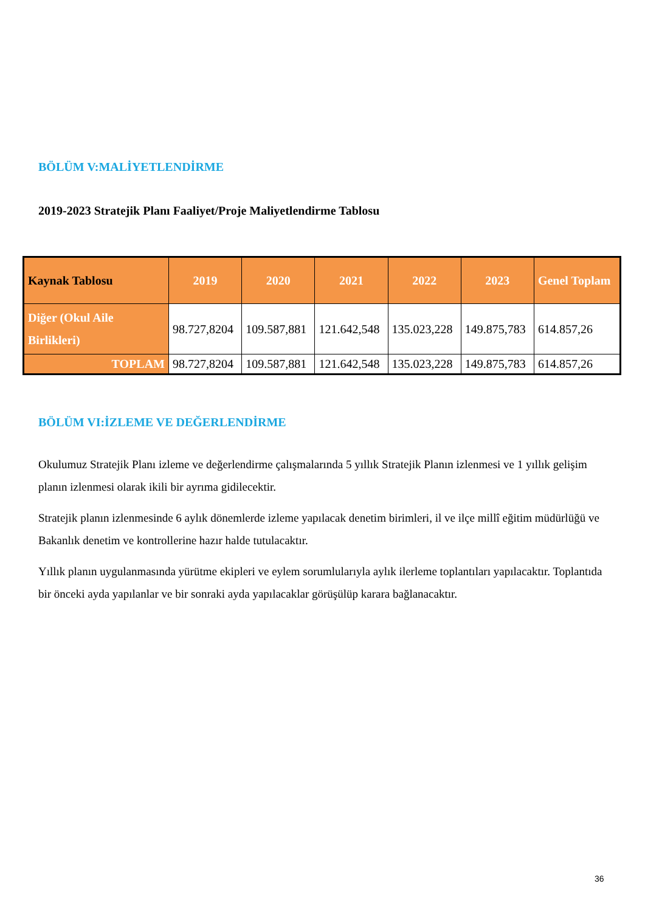BÖLÜM V:MALİYETLENDİRME
2019-2023 Stratejik Planı Faaliyet/Proje Maliyetlendirme Tablosu
| Kaynak Tablosu | 2019 | 2020 | 2021 | 2022 | 2023 | Genel Toplam |
| --- | --- | --- | --- | --- | --- | --- |
| Diğer (Okul Aile Birlikleri) | 98.727,8204 | 109.587,881 | 121.642,548 | 135.023,228 | 149.875,783 | 614.857,26 |
| TOPLAM | 98.727,8204 | 109.587,881 | 121.642,548 | 135.023,228 | 149.875,783 | 614.857,26 |
BÖLÜM VI:İZLEME VE DEĞERLENDİRME
Okulumuz Stratejik Planı izleme ve değerlendirme çalışmalarında 5 yıllık Stratejik Planın izlenmesi ve 1 yıllık gelişim planın izlenmesi olarak ikili bir ayrıma gidilecektir.
Stratejik planın izlenmesinde 6 aylık dönemlerde izleme yapılacak denetim birimleri, il ve ilçe millî eğitim müdürlüğü ve Bakanlık denetim ve kontrollerine hazır halde tutulacaktır.
Yıllık planın uygulanmasında yürütme ekipleri ve eylem sorumlularıyla aylık ilerleme toplantıları yapılacaktır. Toplantıda bir önceki ayda yapılanlar ve bir sonraki ayda yapılacaklar görüşülüp karara bağlanacaktır.
36